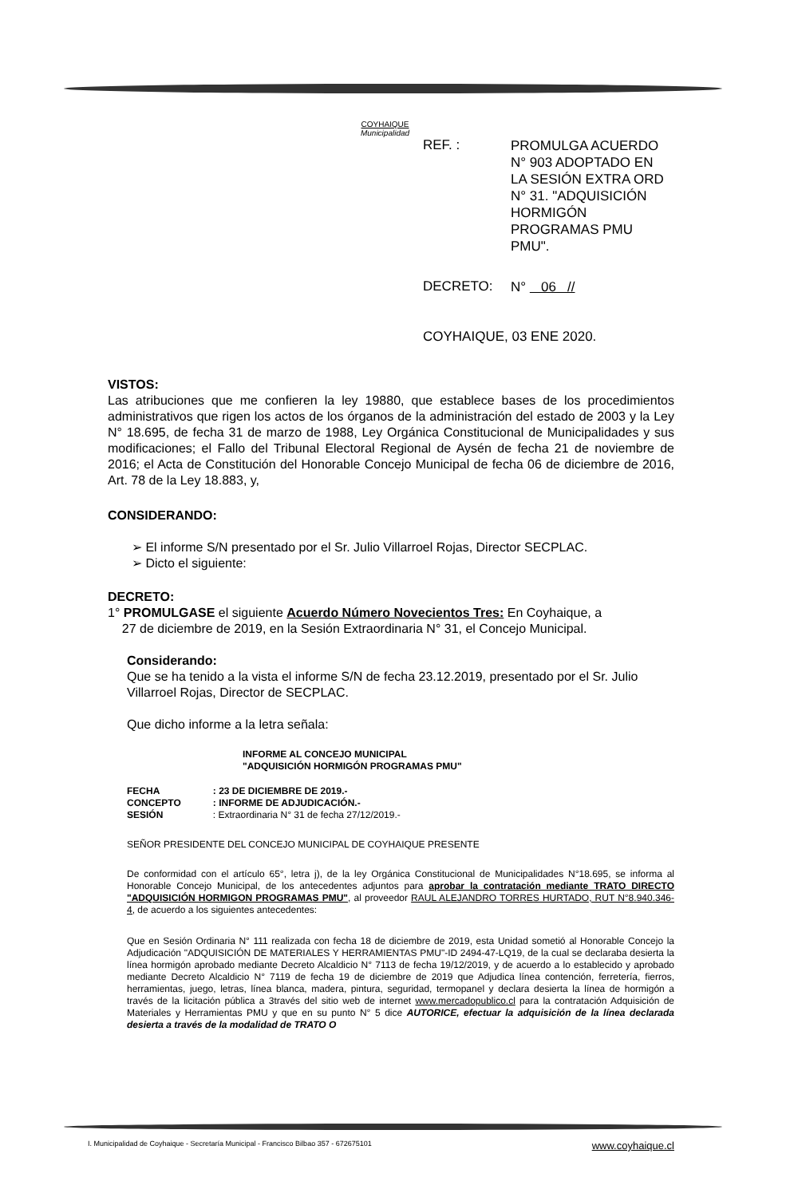COYHAIQUE
Municipalidad
REF. :
PROMULGA ACUERDO N° 903 ADOPTADO EN LA SESIÓN EXTRA ORD N° 31. "ADQUISICIÓN HORMIGÓN PROGRAMAS PMU PMU".
DECRETO:
N° 06 //
COYHAIQUE, 03 ENE 2020.
VISTOS:
Las atribuciones que me confieren la ley 19880, que establece bases de los procedimientos administrativos que rigen los actos de los órganos de la administración del estado de 2003 y la Ley N° 18.695, de fecha 31 de marzo de 1988, Ley Orgánica Constitucional de Municipalidades y sus modificaciones; el Fallo del Tribunal Electoral Regional de Aysén de fecha 21 de noviembre de 2016; el Acta de Constitución del Honorable Concejo Municipal de fecha 06 de diciembre de 2016, Art. 78 de la Ley 18.883, y,
CONSIDERANDO:
➢ El informe S/N presentado por el Sr. Julio Villarroel Rojas, Director SECPLAC.
➢ Dicto el siguiente:
DECRETO:
1° PROMULGASE el siguiente Acuerdo Número Novecientos Tres: En Coyhaique, a
27 de diciembre de 2019, en la Sesión Extraordinaria N° 31, el Concejo Municipal.
Considerando:
Que se ha tenido a la vista el informe S/N de fecha 23.12.2019, presentado por el Sr. Julio Villarroel Rojas, Director de SECPLAC.
Que dicho informe a la letra señala:
INFORME AL CONCEJO MUNICIPAL
"ADQUISICIÓN HORMIGÓN PROGRAMAS PMU"
| FECHA | : 23 DE DICIEMBRE DE 2019.- |
| CONCEPTO | : INFORME DE ADJUDICACIÓN.- |
| SESIÓN | : Extraordinaria N° 31 de fecha 27/12/2019.- |
SEÑOR PRESIDENTE DEL CONCEJO MUNICIPAL DE COYHAIQUE PRESENTE
De conformidad con el artículo 65°, letra j), de la ley Orgánica Constitucional de Municipalidades N°18.695, se informa al Honorable Concejo Municipal, de los antecedentes adjuntos para aprobar la contratación mediante TRATO DIRECTO "ADQUISICIÓN HORMIGON PROGRAMAS PMU", al proveedor RAUL ALEJANDRO TORRES HURTADO, RUT N°8.940.346-4, de acuerdo a los siguientes antecedentes:
Que en Sesión Ordinaria N° 111 realizada con fecha 18 de diciembre de 2019, esta Unidad sometió al Honorable Concejo la Adjudicación "ADQUISICIÓN DE MATERIALES Y HERRAMIENTAS PMU"-ID 2494-47-LQ19, de la cual se declaraba desierta la línea hormigón aprobado mediante Decreto Alcaldicio N° 7113 de fecha 19/12/2019, y de acuerdo a lo establecido y aprobado mediante Decreto Alcaldicio N° 7119 de fecha 19 de diciembre de 2019 que Adjudica línea contención, ferretería, fierros, herramientas, juego, letras, línea blanca, madera, pintura, seguridad, termopanel y declara desierta la línea de hormigón a través de la licitación pública a 3través del sitio web de internet www.mercadopublico.cl para la contratación Adquisición de Materiales y Herramientas PMU y que en su punto N° 5 dice AUTORICE, efectuar la adquisición de la línea declarada desierta a través de la modalidad de TRATO O
I. Municipalidad de Coyhaique - Secretaría Municipal - Francisco Bilbao 357 - 672675101 www.coyhaique.cl